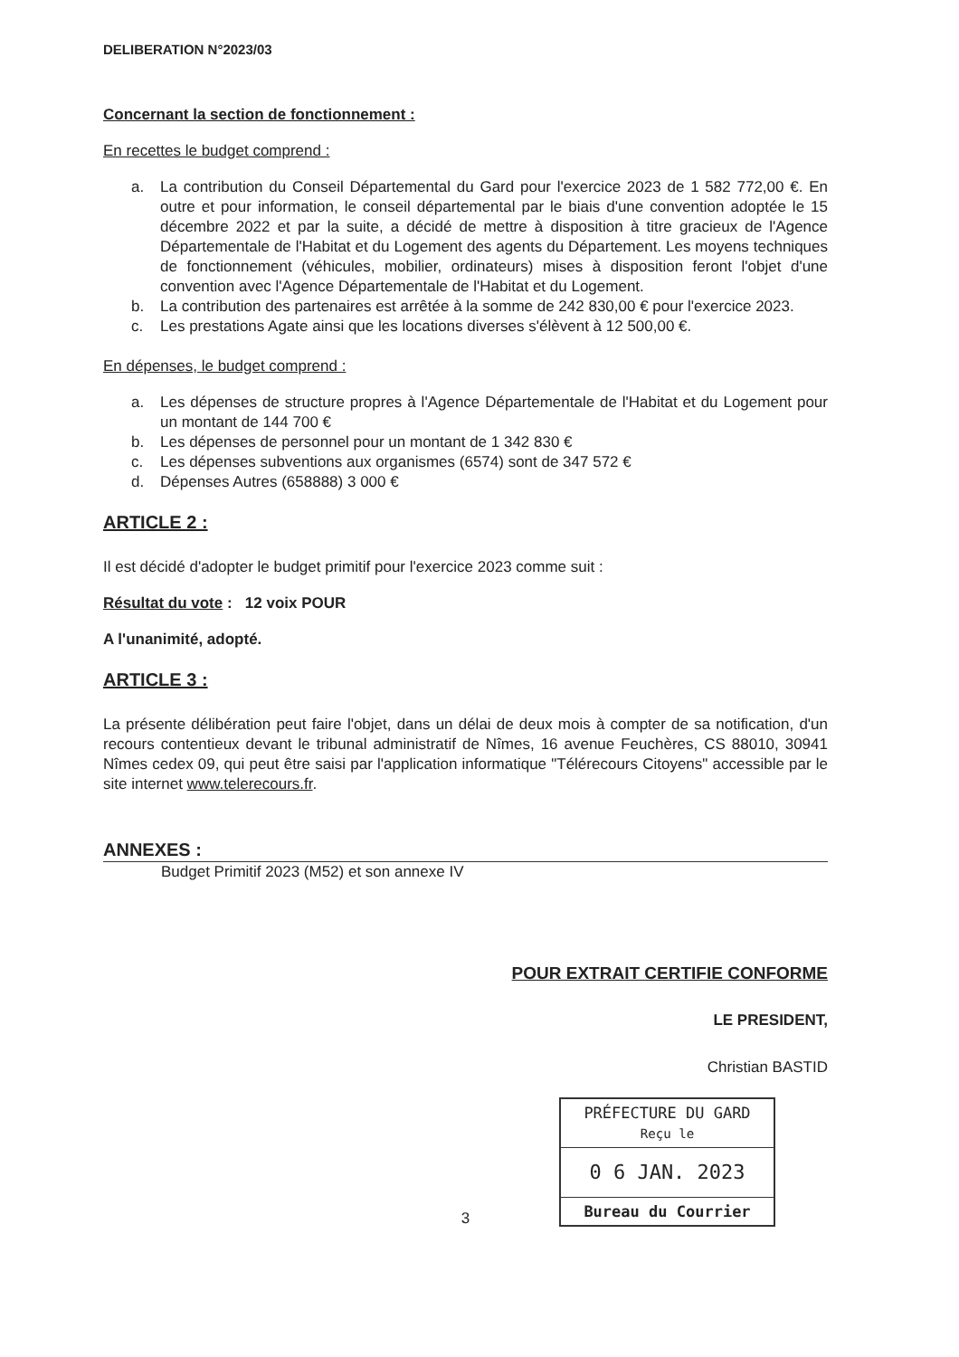DELIBERATION N°2023/03
Concernant la section de fonctionnement :
En recettes le budget comprend :
a. La contribution du Conseil Départemental du Gard pour l'exercice 2023 de 1 582 772,00 €. En outre et pour information, le conseil départemental par le biais d'une convention adoptée le 15 décembre 2022 et par la suite, a décidé de mettre à disposition à titre gracieux de l'Agence Départementale de l'Habitat et du Logement des agents du Département. Les moyens techniques de fonctionnement (véhicules, mobilier, ordinateurs) mises à disposition feront l'objet d'une convention avec l'Agence Départementale de l'Habitat et du Logement.
b. La contribution des partenaires est arrêtée à la somme de 242 830,00 € pour l'exercice 2023.
c. Les prestations Agate ainsi que les locations diverses s'élèvent à 12 500,00 €.
En dépenses, le budget comprend :
a. Les dépenses de structure propres à l'Agence Départementale de l'Habitat et du Logement pour un montant de 144 700 €
b. Les dépenses de personnel pour un montant de 1 342 830 €
c. Les dépenses subventions aux organismes (6574) sont de 347 572 €
d. Dépenses Autres (658888) 3 000 €
ARTICLE 2 :
Il est décidé d'adopter le budget primitif pour l'exercice 2023 comme suit :
Résultat du vote : 12 voix POUR
A l'unanimité, adopté.
ARTICLE 3 :
La présente délibération peut faire l'objet, dans un délai de deux mois à compter de sa notification, d'un recours contentieux devant le tribunal administratif de Nîmes, 16 avenue Feuchères, CS 88010, 30941 Nîmes cedex 09, qui peut être saisi par l'application informatique "Télérecours Citoyens" accessible par le site internet www.telerecours.fr.
ANNEXES :
Budget Primitif 2023 (M52) et son annexe IV
POUR EXTRAIT CERTIFIE CONFORME
LE PRESIDENT,
Christian BASTID
PRÉFECTURE DU GARD
Reçu le
0 6 JAN. 2023
Bureau du Courrier
3